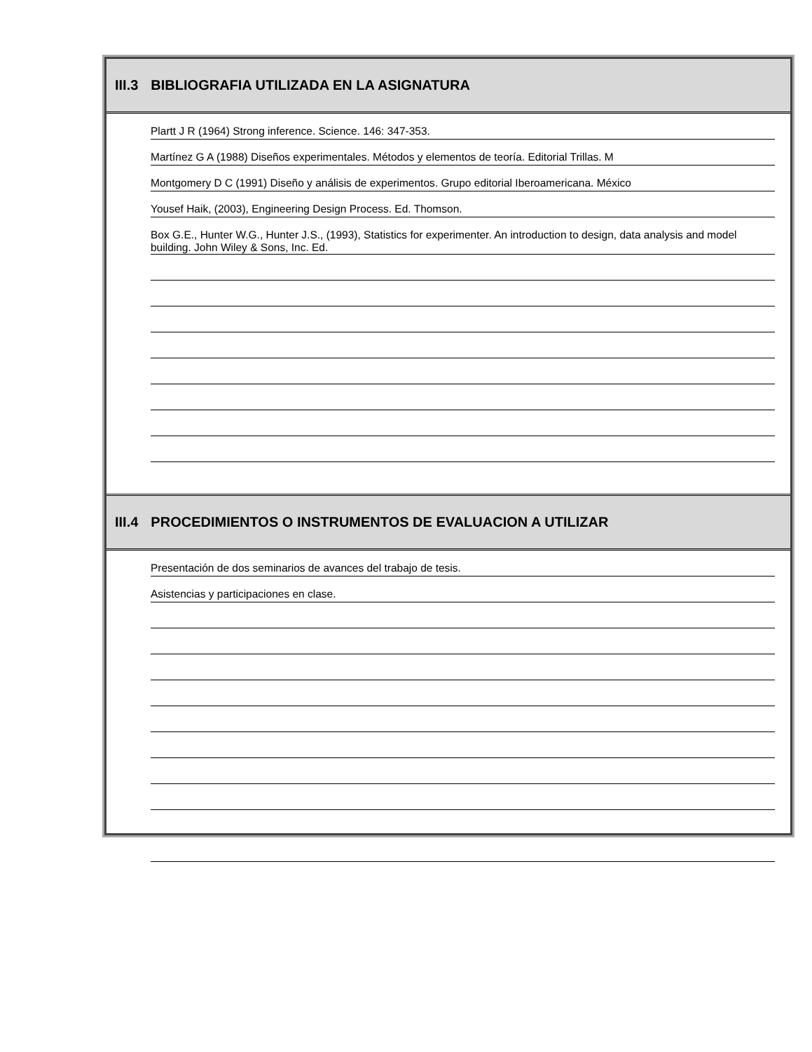III.3 BIBLIOGRAFIA UTILIZADA EN LA ASIGNATURA
Plartt J R (1964) Strong inference. Science. 146: 347-353.
Martínez G A (1988) Diseños experimentales. Métodos y elementos de teoría. Editorial Trillas. M
Montgomery D C (1991) Diseño y análisis de experimentos. Grupo editorial Iberoamericana. México
Yousef Haik, (2003), Engineering Design Process. Ed. Thomson.
Box G.E., Hunter W.G., Hunter J.S., (1993), Statistics for experimenter. An introduction to design, data analysis and model building. John Wiley & Sons, Inc. Ed.
III.4 PROCEDIMIENTOS O INSTRUMENTOS DE EVALUACION A UTILIZAR
Presentación de dos seminarios de avances del trabajo de tesis.
Asistencias y participaciones en clase.